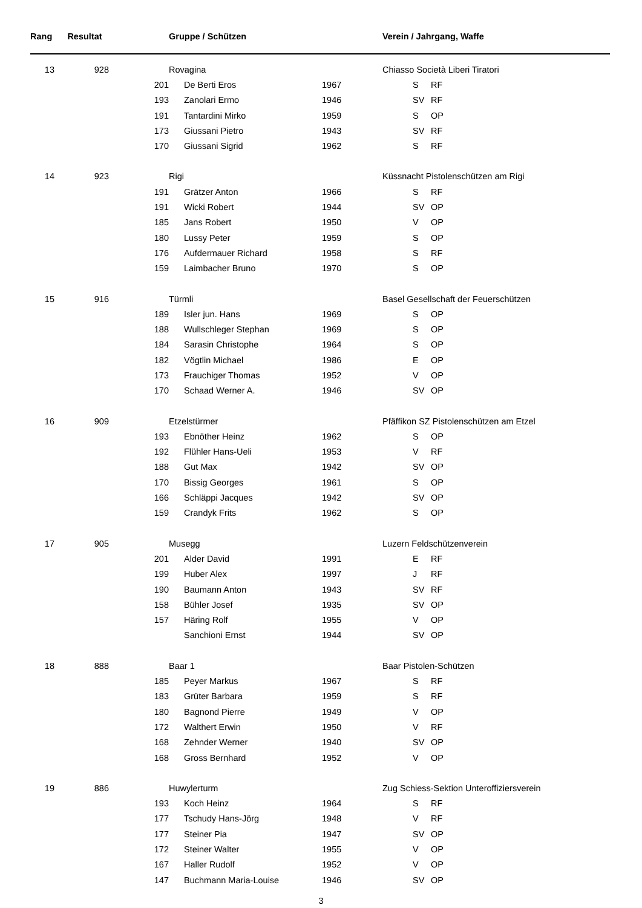| Rang | Resultat | | Gruppe / Schützen | | | Verein / Jahrgang, Waffe | |
| --- | --- | --- | --- | --- | --- | --- | --- |
| 13 | 928 | | Rovagina | | | Chiasso Società Liberi Tiratori | |
| | | 201 | | De Berti Eros | 1967 | S | RF |
| | | 193 | | Zanolari Ermo | 1946 | SV | RF |
| | | 191 | | Tantardini Mirko | 1959 | S | OP |
| | | 173 | | Giussani Pietro | 1943 | SV | RF |
| | | 170 | | Giussani Sigrid | 1962 | S | RF |
| 14 | 923 | | Rigi | | | Küssnacht Pistolenschützen am Rigi | |
| | | 191 | | Grätzer Anton | 1966 | S | RF |
| | | 191 | | Wicki Robert | 1944 | SV | OP |
| | | 185 | | Jans Robert | 1950 | V | OP |
| | | 180 | | Lussy Peter | 1959 | S | OP |
| | | 176 | | Aufdermauer Richard | 1958 | S | RF |
| | | 159 | | Laimbacher Bruno | 1970 | S | OP |
| 15 | 916 | | Türmli | | | Basel Gesellschaft der Feuerschützen | |
| | | 189 | | Isler jun. Hans | 1969 | S | OP |
| | | 188 | | Wullschleger Stephan | 1969 | S | OP |
| | | 184 | | Sarasin Christophe | 1964 | S | OP |
| | | 182 | | Vögtlin Michael | 1986 | E | OP |
| | | 173 | | Frauchiger Thomas | 1952 | V | OP |
| | | 170 | | Schaad Werner A. | 1946 | SV | OP |
| 16 | 909 | | Etzelstürmer | | | Pfäffikon SZ Pistolenschützen am Etzel | |
| | | 193 | | Ebnöther Heinz | 1962 | S | OP |
| | | 192 | | Flühler Hans-Ueli | 1953 | V | RF |
| | | 188 | | Gut Max | 1942 | SV | OP |
| | | 170 | | Bissig Georges | 1961 | S | OP |
| | | 166 | | Schläppi Jacques | 1942 | SV | OP |
| | | 159 | | Crandyk Frits | 1962 | S | OP |
| 17 | 905 | | Musegg | | | Luzern Feldschützenverein | |
| | | 201 | | Alder David | 1991 | E | RF |
| | | 199 | | Huber Alex | 1997 | J | RF |
| | | 190 | | Baumann Anton | 1943 | SV | RF |
| | | 158 | | Bühler Josef | 1935 | SV | OP |
| | | 157 | | Häring Rolf | 1955 | V | OP |
| | | | | Sanchioni Ernst | 1944 | SV | OP |
| 18 | 888 | | Baar 1 | | | Baar Pistolen-Schützen | |
| | | 185 | | Peyer Markus | 1967 | S | RF |
| | | 183 | | Grüter Barbara | 1959 | S | RF |
| | | 180 | | Bagnond Pierre | 1949 | V | OP |
| | | 172 | | Walthert Erwin | 1950 | V | RF |
| | | 168 | | Zehnder Werner | 1940 | SV | OP |
| | | 168 | | Gross Bernhard | 1952 | V | OP |
| 19 | 886 | | Huwylerturm | | | Zug Schiess-Sektion Unteroffiziersverein | |
| | | 193 | | Koch Heinz | 1964 | S | RF |
| | | 177 | | Tschudy Hans-Jörg | 1948 | V | RF |
| | | 177 | | Steiner Pia | 1947 | SV | OP |
| | | 172 | | Steiner Walter | 1955 | V | OP |
| | | 167 | | Haller Rudolf | 1952 | V | OP |
| | | 147 | | Buchmann Maria-Louise | 1946 | SV | OP |
3